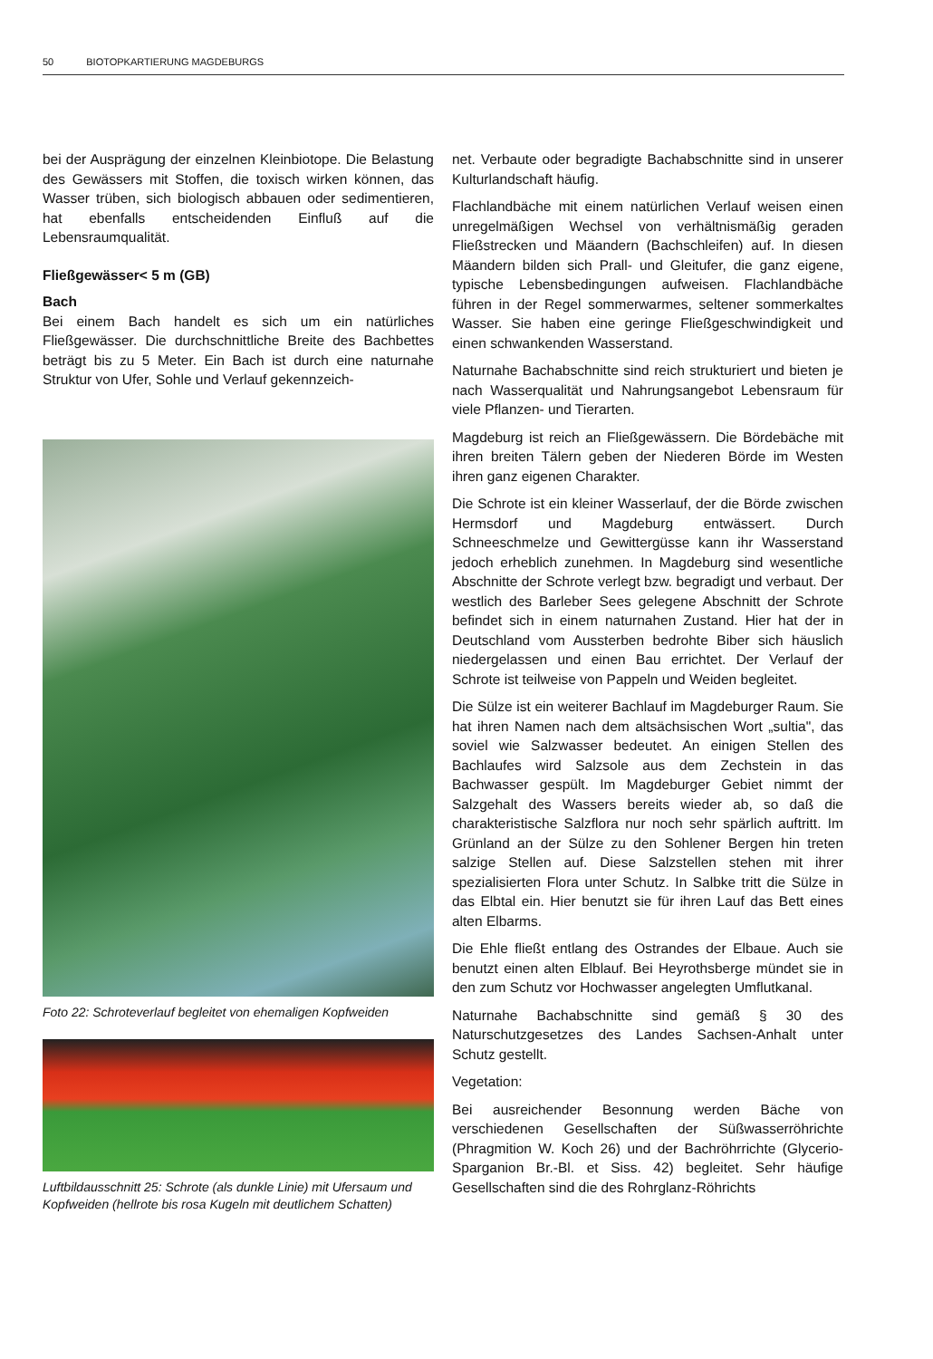50 BIOTOPKARTIERUNG MAGDEBURGS
bei der Ausprägung der einzelnen Kleinbiotope. Die Belastung des Gewässers mit Stoffen, die toxisch wirken können, das Wasser trüben, sich biologisch abbauen oder sedimentieren, hat ebenfalls entscheidenden Einfluß auf die Lebensraumqualität.
Fließgewässer< 5 m (GB)
Bach
Bei einem Bach handelt es sich um ein natürliches Fließgewässer. Die durchschnittliche Breite des Bachbettes beträgt bis zu 5 Meter. Ein Bach ist durch eine naturnahe Struktur von Ufer, Sohle und Verlauf gekennzeich-
Foto 22: Schroteverlauf begleitet von ehemaligen Kopfweiden
Luftbildausschnitt 25: Schrote (als dunkle Linie) mit Ufersaum und Kopfweiden (hellrote bis rosa Kugeln mit deutlichem Schatten)
net. Verbaute oder begradigte Bachabschnitte sind in unserer Kulturlandschaft häufig.
Flachlandbäche mit einem natürlichen Verlauf weisen einen unregelmäßigen Wechsel von verhältnismäßig geraden Fließstrecken und Mäandern (Bachschleifen) auf. In diesen Mäandern bilden sich Prall- und Gleitufer, die ganz eigene, typische Lebensbedingungen aufweisen. Flachlandbäche führen in der Regel sommerwarmes, seltener sommerkaltes Wasser. Sie haben eine geringe Fließgeschwindigkeit und einen schwankenden Wasserstand.
Naturnahe Bachabschnitte sind reich strukturiert und bieten je nach Wasserqualität und Nahrungsangebot Lebensraum für viele Pflanzen- und Tierarten.
Magdeburg ist reich an Fließgewässern. Die Bördebäche mit ihren breiten Tälern geben der Niederen Börde im Westen ihren ganz eigenen Charakter.
Die Schrote ist ein kleiner Wasserlauf, der die Börde zwischen Hermsdorf und Magdeburg entwässert. Durch Schneeschmelze und Gewittergüsse kann ihr Wasserstand jedoch erheblich zunehmen. In Magdeburg sind wesentliche Abschnitte der Schrote verlegt bzw. begradigt und verbaut. Der westlich des Barleber Sees gelegene Abschnitt der Schrote befindet sich in einem naturnahen Zustand. Hier hat der in Deutschland vom Aussterben bedrohte Biber sich häuslich niedergelassen und einen Bau errichtet. Der Verlauf der Schrote ist teilweise von Pappeln und Weiden begleitet.
Die Sülze ist ein weiterer Bachlauf im Magdeburger Raum. Sie hat ihren Namen nach dem altsächsischen Wort „sultia", das soviel wie Salzwasser bedeutet. An einigen Stellen des Bachlaufes wird Salzsole aus dem Zechstein in das Bachwasser gespült. Im Magdeburger Gebiet nimmt der Salzgehalt des Wassers bereits wieder ab, so daß die charakteristische Salzflora nur noch sehr spärlich auftritt. Im Grünland an der Sülze zu den Sohlener Bergen hin treten salzige Stellen auf. Diese Salzstellen stehen mit ihrer spezialisierten Flora unter Schutz. In Salbke tritt die Sülze in das Elbtal ein. Hier benutzt sie für ihren Lauf das Bett eines alten Elbarms.
Die Ehle fließt entlang des Ostrandes der Elbaue. Auch sie benutzt einen alten Elblauf. Bei Heyrothsberge mündet sie in den zum Schutz vor Hochwasser angelegten Umflutkanal.
Naturnahe Bachabschnitte sind gemäß § 30 des Naturschutzgesetzes des Landes Sachsen-Anhalt unter Schutz gestellt.
Vegetation:
Bei ausreichender Besonnung werden Bäche von verschiedenen Gesellschaften der Süßwasserröhrichte (Phragmition W. Koch 26) und der Bachröhrrichte (Glycerio-Sparganion Br.-Bl. et Siss. 42) begleitet. Sehr häufige Gesellschaften sind die des Rohrglanz-Röhrichts